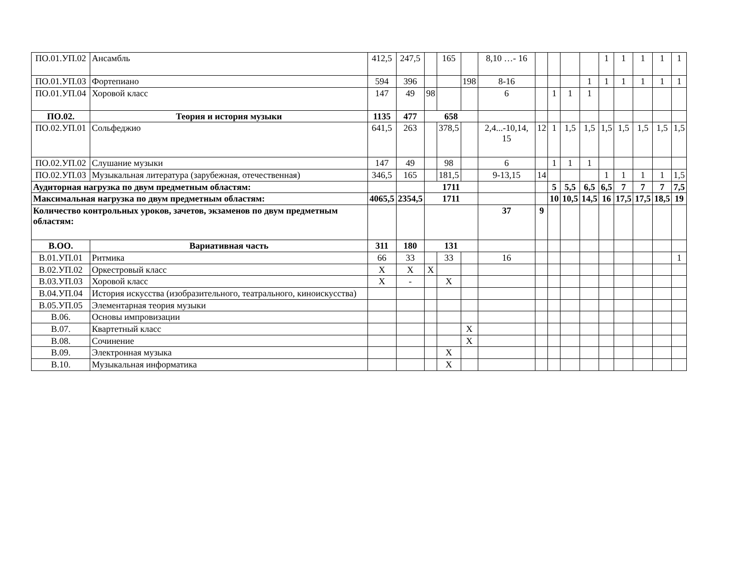| ПО.01.УП.02 | Ансамбль | 412,5 | 247,5 | | 165 | | 8,10 …- 16 | | | | | 1 | 1 | 1 | 1 | 1 |
| ПО.01.УП.03 | Фортепиано | 594 | 396 | | | 198 | 8-16 | | | | 1 | 1 | 1 | 1 | 1 | 1 |
| ПО.01.УП.04 | Хоровой класс | 147 | 49 | 98 | | | 6 | | 1 | 1 | 1 | | | | | |
| ПО.02. | Теория и история музыки | 1135 | 477 | 658 | | | | | | | | | | | | |
| ПО.02.УП.01 | Сольфеджио | 641,5 | 263 | | 378,5 | | 2,4...-10,14, 15 | 12 | 1 | 1,5 | 1,5 | 1,5 | 1,5 | 1,5 | 1,5 | 1,5 |
| ПО.02.УП.02 | Слушание музыки | 147 | 49 | | 98 | | 6 | | 1 | 1 | 1 | | | | | |
| ПО.02.УП.03 | Музыкальная литература (зарубежная, отечественная) | 346,5 | 165 | | 181,5 | | 9-13,15 | 14 | | | | 1 | 1 | 1 | 1 | 1,5 |
| Аудиторная нагрузка по двум предметным областям: | | | | 1711 | | | | | 5 | 5,5 | 6,5 | 6,5 | 7 | 7 | 7 | 7,5 |
| Максимальная нагрузка по двум предметным областям: | | 4065,5 | 2354,5 | 1711 | | | | | 10 | 10,5 | 14,5 | 16 | 17,5 | 17,5 | 18,5 | 19 |
| Количество контрольных уроков, зачетов, экзаменов по двум предметным областям: | | | | | | | 37 | 9 | | | | | | | | |
| В.ОО. | Вариативная часть | 311 | 180 | 131 | | | | | | | | | | | | |
| В.01.УП.01 | Ритмика | 66 | 33 | | 33 | | 16 | | | | | | | | | 1 |
| В.02.УП.02 | Оркестровый класс | Х | Х | Х | | | | | | | | | | | | |
| В.03.УП.03 | Хоровой класс | Х | - | | Х | | | | | | | | | | | |
| В.04.УП.04 | История искусства (изобразительного, театрального, киноискусства) | | | | | | | | | | | | | | | |
| В.05.УП.05 | Элементарная теория музыки | | | | | | | | | | | | | | | |
| В.06. | Основы импровизации | | | | | | | | | | | | | | | |
| В.07. | Квартетный класс | | | | | Х | | | | | | | | | | |
| В.08. | Сочинение | | | | | Х | | | | | | | | | | |
| В.09. | Электронная музыка | | | | Х | | | | | | | | | | | |
| В.10. | Музыкальная информатика | | | | Х | | | | | | | | | | | |